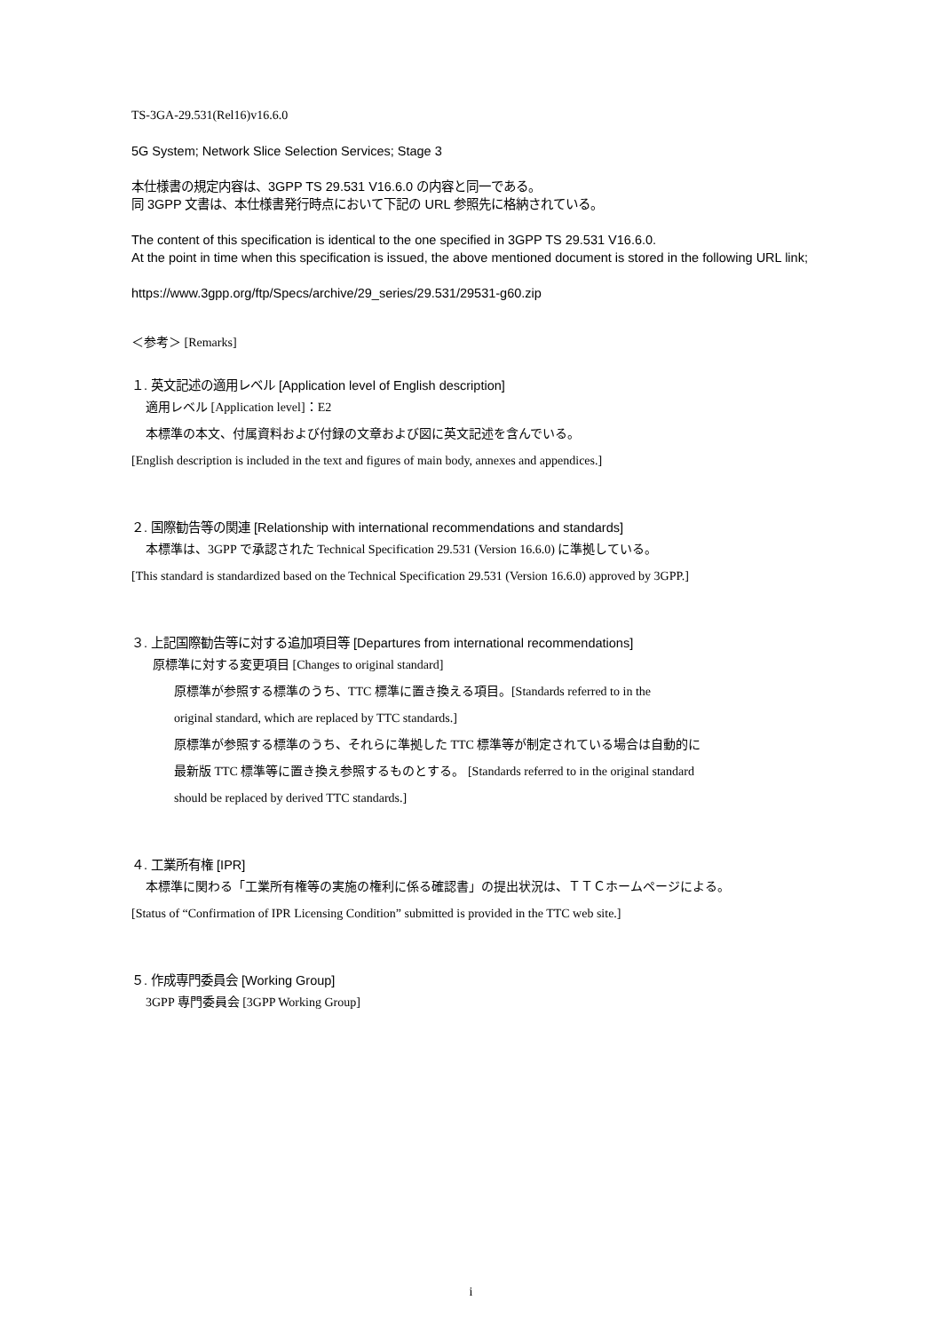TS-3GA-29.531(Rel16)v16.6.0
5G System; Network Slice Selection Services; Stage 3
本仕様書の規定内容は、3GPP TS 29.531 V16.6.0 の内容と同一である。
同 3GPP 文書は、本仕様書発行時点において下記の URL 参照先に格納されている。
The content of this specification is identical to the one specified in 3GPP TS 29.531 V16.6.0.
At the point in time when this specification is issued, the above mentioned document is stored in the following URL link;
https://www.3gpp.org/ftp/Specs/archive/29_series/29.531/29531-g60.zip
＜参考＞ [Remarks]
１. 英文記述の適用レベル [Application level of English description]
適用レベル [Application level]：E2
本標準の本文、付属資料および付録の文章および図に英文記述を含んでいる。
[English description is included in the text and figures of main body, annexes and appendices.]
２. 国際勧告等の関連 [Relationship with international recommendations and standards]
本標準は、3GPP で承認された Technical Specification 29.531 (Version 16.6.0) に準拠している。
[This standard is standardized based on the Technical Specification 29.531 (Version 16.6.0) approved by 3GPP.]
３. 上記国際勧告等に対する追加項目等 [Departures from international recommendations]
原標準に対する変更項目 [Changes to original standard]
原標準が参照する標準のうち、TTC 標準に置き換える項目。[Standards referred to in the
original standard, which are replaced by TTC standards.]
原標準が参照する標準のうち、それらに準拠した TTC 標準等が制定されている場合は自動的に
最新版 TTC 標準等に置き換え参照するものとする。 [Standards referred to in the original standard
should be replaced by derived TTC standards.]
４. 工業所有権 [IPR]
本標準に関わる「工業所有権等の実施の権利に係る確認書」の提出状況は、ＴＴＣホームページによる。
[Status of “Confirmation of IPR Licensing Condition” submitted is provided in the TTC web site.]
５. 作成専門委員会 [Working Group]
3GPP 専門委員会 [3GPP Working Group]
i